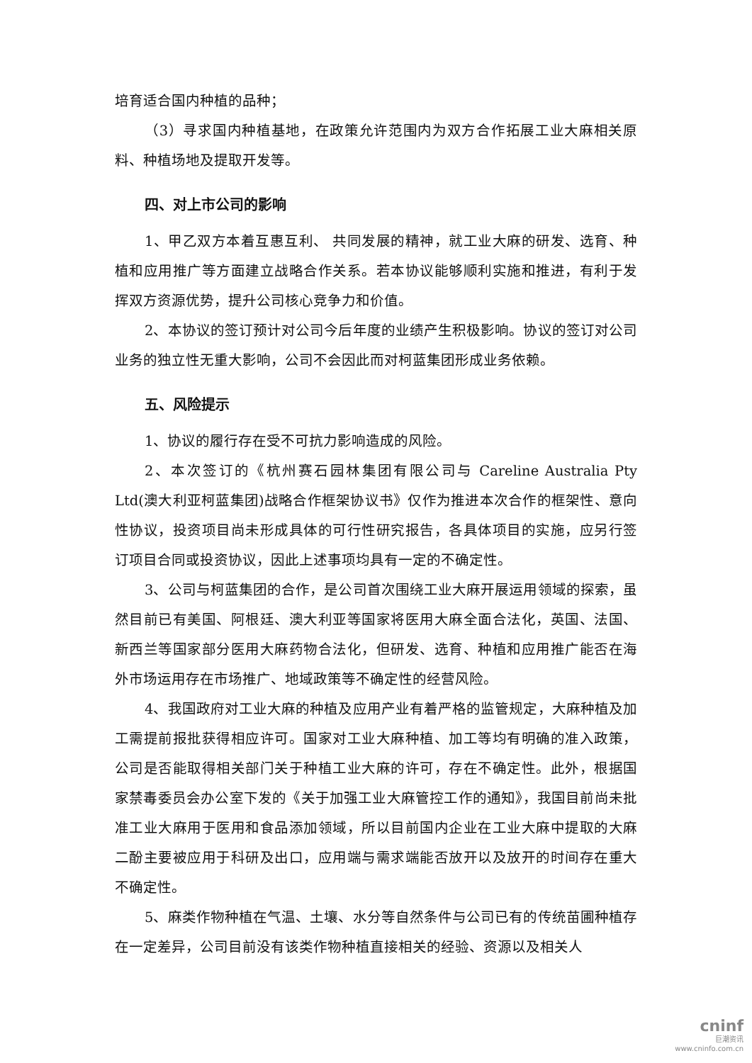培育适合国内种植的品种；
（3）寻求国内种植基地，在政策允许范围内为双方合作拓展工业大麻相关原料、种植场地及提取开发等。
四、对上市公司的影响
1、甲乙双方本着互惠互利、 共同发展的精神，就工业大麻的研发、选育、种植和应用推广等方面建立战略合作关系。若本协议能够顺利实施和推进，有利于发挥双方资源优势，提升公司核心竞争力和价值。
2、本协议的签订预计对公司今后年度的业绩产生积极影响。协议的签订对公司业务的独立性无重大影响，公司不会因此而对柯蓝集团形成业务依赖。
五、风险提示
1、协议的履行存在受不可抗力影响造成的风险。
2、本次签订的《杭州赛石园林集团有限公司与 Careline Australia Pty Ltd(澳大利亚柯蓝集团)战略合作框架协议书》仅作为推进本次合作的框架性、意向性协议，投资项目尚未形成具体的可行性研究报告，各具体项目的实施，应另行签订项目合同或投资协议，因此上述事项均具有一定的不确定性。
3、公司与柯蓝集团的合作，是公司首次围绕工业大麻开展运用领域的探索，虽然目前已有美国、阿根廷、澳大利亚等国家将医用大麻全面合法化，英国、法国、新西兰等国家部分医用大麻药物合法化，但研发、选育、种植和应用推广能否在海外市场运用存在市场推广、地域政策等不确定性的经营风险。
4、我国政府对工业大麻的种植及应用产业有着严格的监管规定，大麻种植及加工需提前报批获得相应许可。国家对工业大麻种植、加工等均有明确的准入政策，公司是否能取得相关部门关于种植工业大麻的许可，存在不确定性。此外，根据国家禁毒委员会办公室下发的《关于加强工业大麻管控工作的通知》，我国目前尚未批准工业大麻用于医用和食品添加领域，所以目前国内企业在工业大麻中提取的大麻二酚主要被应用于科研及出口，应用端与需求端能否放开以及放开的时间存在重大不确定性。
5、麻类作物种植在气温、土壤、水分等自然条件与公司已有的传统苗圃种植存在一定差异，公司目前没有该类作物种植直接相关的经验、资源以及相关人
cninf
巨潮资讯
www.cninfo.com.cn